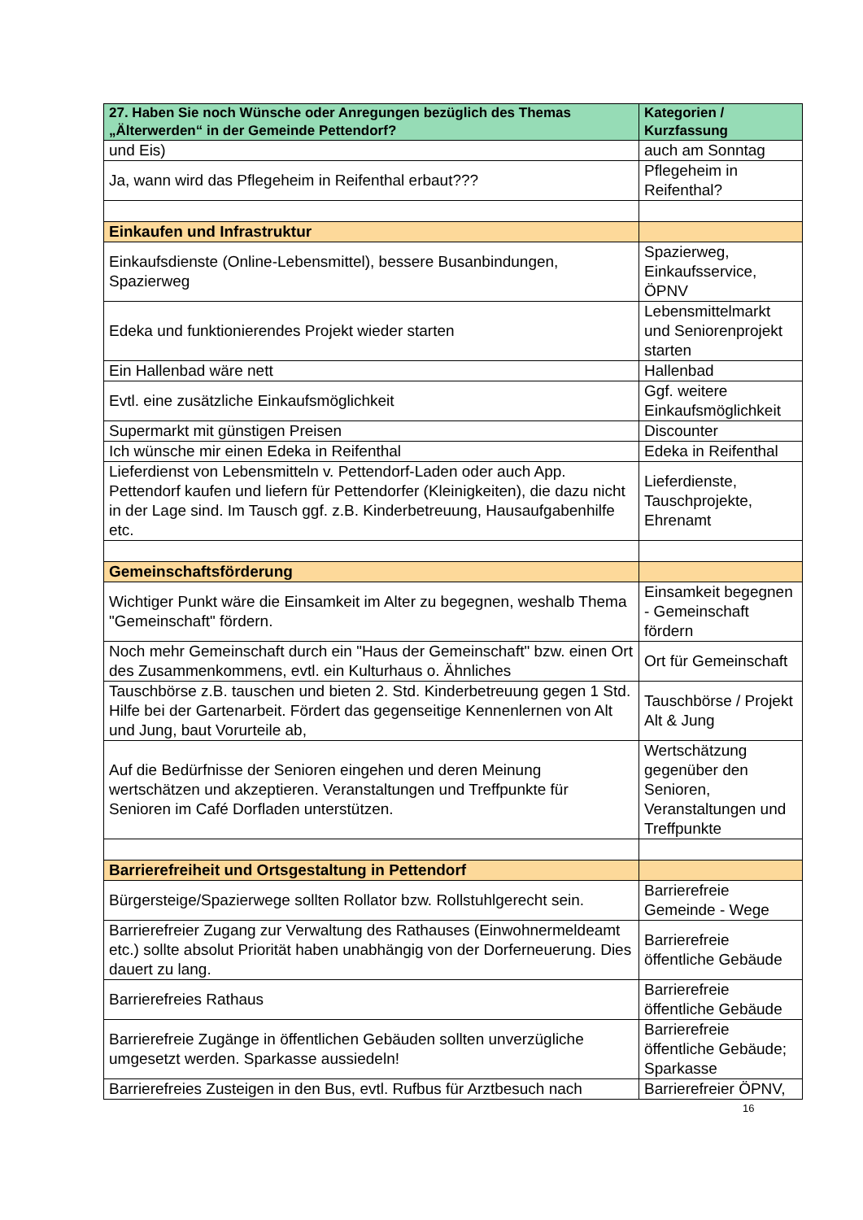| 27. Haben Sie noch Wünsche oder Anregungen bezüglich des Themas „Älterwerden“ in der Gemeinde Pettendorf? | Kategorien / Kurzfassung |
| --- | --- |
| und Eis) | auch am Sonntag |
| Ja, wann wird das Pflegeheim in Reifenthal erbaut??? | Pflegeheim in Reifenthal? |
| Einkaufen und Infrastruktur | |
| Einkaufsdienste (Online-Lebensmittel), bessere Busanbindungen, Spazierweg | Spazierweg, Einkaufsservice, ÖPNV |
| Edeka und funktionierendes Projekt wieder starten | Lebensmittelmarkt und Seniorenprojekt starten |
| Ein Hallenbad wäre nett | Hallenbad |
| Evtl. eine zusätzliche Einkaufsmöglichkeit | Ggf. weitere Einkaufsmöglichkeit |
| Supermarkt mit günstigen Preisen | Discounter |
| Ich wünsche mir einen Edeka in Reifenthal | Edeka in Reifenthal |
| Lieferdienst von Lebensmitteln v. Pettendorf-Laden oder auch App. Pettendorf kaufen und liefern für Pettendorfer (Kleinigkeiten), die dazu nicht in der Lage sind. Im Tausch ggf. z.B. Kinderbetreuung, Hausaufgabenhilfe etc. | Lieferdienste, Tauschprojekte, Ehrenamt |
| Gemeinschaftsförderung | |
| Wichtiger Punkt wäre die Einsamkeit im Alter zu begegnen, weshalb Thema "Gemeinschaft" fördern. | Einsamkeit begegnen - Gemeinschaft fördern |
| Noch mehr Gemeinschaft durch ein "Haus der Gemeinschaft" bzw. einen Ort des Zusammenkommens, evtl. ein Kulturhaus o. Ähnliches | Ort für Gemeinschaft |
| Tauschbörse z.B. tauschen und bieten 2. Std. Kinderbetreuung gegen 1 Std. Hilfe bei der Gartenarbeit. Fördert das gegenseitige Kennenlernen von Alt und Jung, baut Vorurteile ab, | Tauschbörse / Projekt Alt & Jung |
| Auf die Bedürfnisse der Senioren eingehen und deren Meinung wertschätzen und akzeptieren. Veranstaltungen und Treffpunkte für Senioren im Café Dorfladen unterstützen. | Wertschätzung gegenüber den Senioren, Veranstaltungen und Treffpunkte |
| Barrierefreiheit und Ortsgestaltung in Pettendorf | |
| Bürgersteige/Spazierwege sollten Rollator bzw. Rollstuhlgerecht sein. | Barrierefreie Gemeinde - Wege |
| Barrierefreier Zugang zur Verwaltung des Rathauses (Einwohnermeldeamt etc.) sollte absolut Priorität haben unabhängig von der Dorferneuerung. Dies dauert zu lang. | Barrierefreie öffentliche Gebäude |
| Barrierefreies Rathaus | Barrierefreie öffentliche Gebäude |
| Barrierefreie Zugänge in öffentlichen Gebäuden sollten unverzügliche umgesetzt werden. Sparkasse aussiedeln! | Barrierefreie öffentliche Gebäude; Sparkasse |
| Barrierefreies Zusteigen in den Bus, evtl. Rufbus für Arztbesuch nach | Barrierefreier ÖPNV, |
16